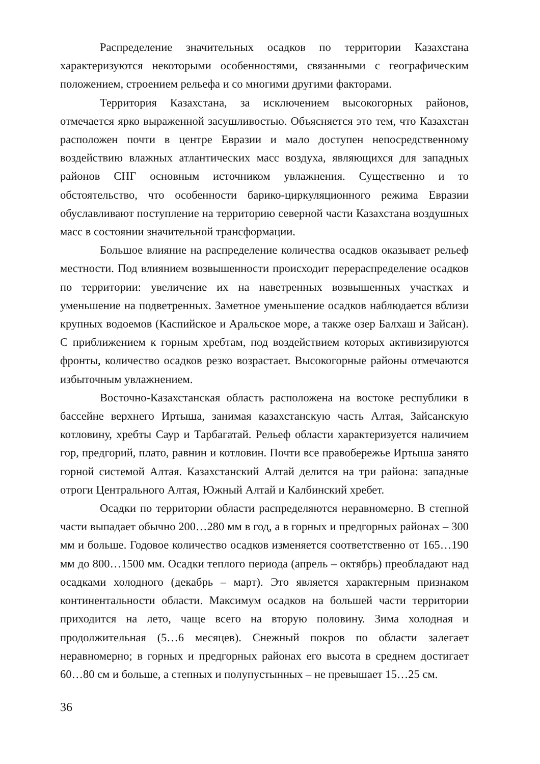Распределение значительных осадков по территории Казахстана характеризуются некоторыми особенностями, связанными с географическим положением, строением рельефа и со многими другими факторами.
Территория Казахстана, за исключением высокогорных районов, отмечается ярко выраженной засушливостью. Объясняется это тем, что Казахстан расположен почти в центре Евразии и мало доступен непосредственному воздействию влажных атлантических масс воздуха, являющихся для западных районов СНГ основным источником увлажнения. Существенно и то обстоятельство, что особенности барико-циркуляционного режима Евразии обуславливают поступление на территорию северной части Казахстана воздушных масс в состоянии значительной трансформации.
Большое влияние на распределение количества осадков оказывает рельеф местности. Под влиянием возвышенности происходит перераспределение осадков по территории: увеличение их на наветренных возвышенных участках и уменьшение на подветренных. Заметное уменьшение осадков наблюдается вблизи крупных водоемов (Каспийское и Аральское море, а также озер Балхаш и Зайсан). С приближением к горным хребтам, под воздействием которых активизируются фронты, количество осадков резко возрастает. Высокогорные районы отмечаются избыточным увлажнением.
Восточно-Казахстанская область расположена на востоке республики в бассейне верхнего Иртыша, занимая казахстанскую часть Алтая, Зайсанскую котловину, хребты Саур и Тарбагатай. Рельеф области характеризуется наличием гор, предгорий, плато, равнин и котловин. Почти все правобережье Иртыша занято горной системой Алтая. Казахстанский Алтай делится на три района: западные отроги Центрального Алтая, Южный Алтай и Калбинский хребет.
Осадки по территории области распределяются неравномерно. В степной части выпадает обычно 200…280 мм в год, а в горных и предгорных районах – 300 мм и больше. Годовое количество осадков изменяется соответственно от 165…190 мм до 800…1500 мм. Осадки теплого периода (апрель – октябрь) преобладают над осадками холодного (декабрь – март). Это является характерным признаком континентальности области. Максимум осадков на большей части территории приходится на лето, чаще всего на вторую половину. Зима холодная и продолжительная (5…6 месяцев). Снежный покров по области залегает неравномерно; в горных и предгорных районах его высота в среднем достигает 60…80 см и больше, а степных и полупустынных – не превышает 15…25 см.
36